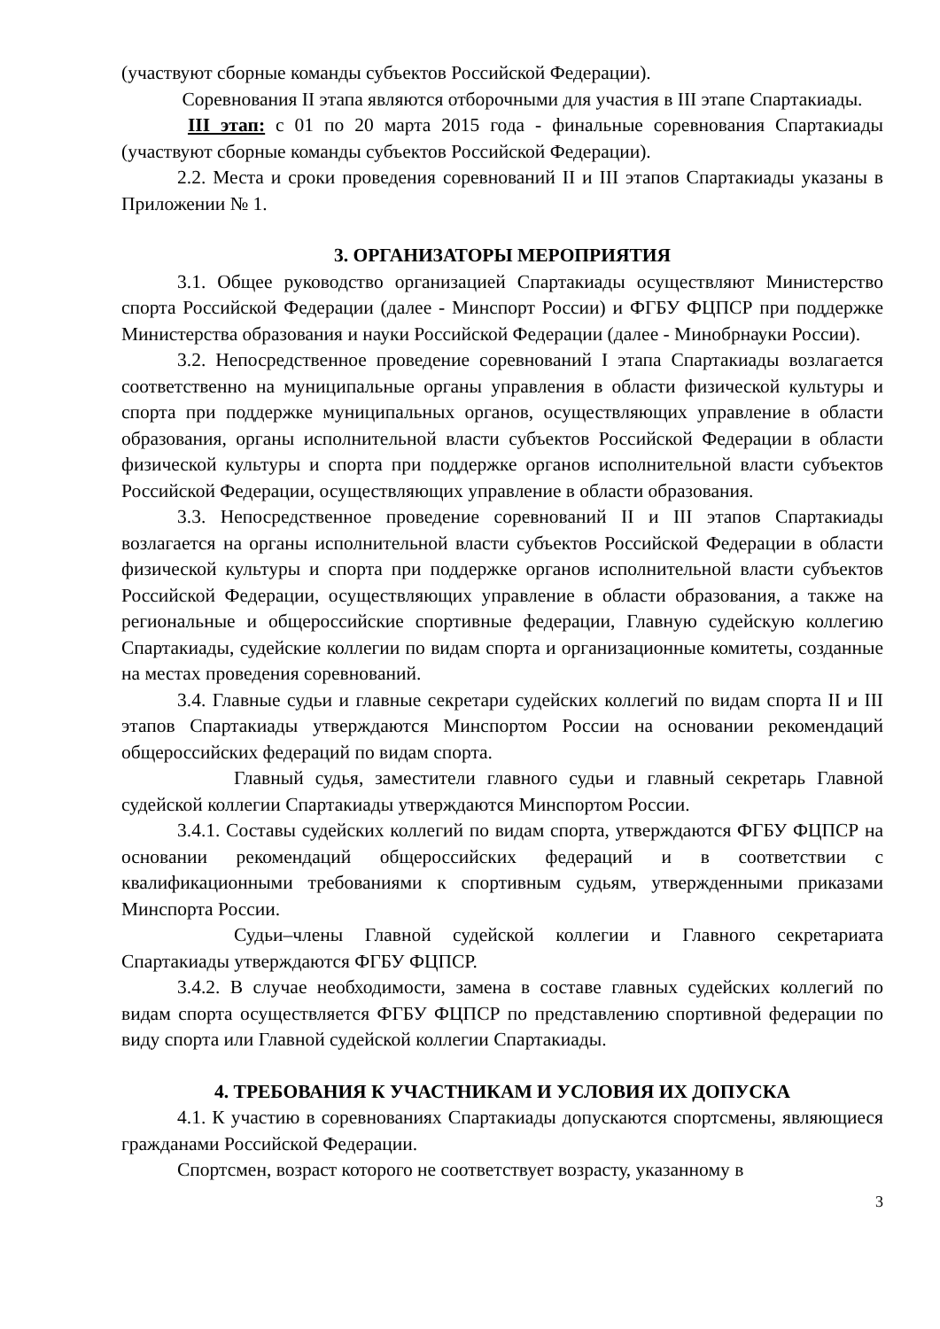(участвуют сборные команды субъектов Российской Федерации).
Соревнования II этапа являются отборочными для участия в III этапе Спартакиады.
III этап: с 01 по 20 марта 2015 года - финальные соревнования Спартакиады (участвуют сборные команды субъектов Российской Федерации).
2.2. Места и сроки проведения соревнований II и III этапов Спартакиады указаны в Приложении № 1.
3. ОРГАНИЗАТОРЫ МЕРОПРИЯТИЯ
3.1. Общее руководство организацией Спартакиады осуществляют Министерство спорта Российской Федерации (далее - Минспорт России) и ФГБУ ФЦПСР при поддержке Министерства образования и науки Российской Федерации (далее - Минобрнауки России).
3.2. Непосредственное проведение соревнований I этапа Спартакиады возлагается соответственно на муниципальные органы управления в области физической культуры и спорта при поддержке муниципальных органов, осуществляющих управление в области образования, органы исполнительной власти субъектов Российской Федерации в области физической культуры и спорта при поддержке органов исполнительной власти субъектов Российской Федерации, осуществляющих управление в области образования.
3.3. Непосредственное проведение соревнований II и III этапов Спартакиады возлагается на органы исполнительной власти субъектов Российской Федерации в области физической культуры и спорта при поддержке органов исполнительной власти субъектов Российской Федерации, осуществляющих управление в области образования, а также на региональные и общероссийские спортивные федерации, Главную судейскую коллегию Спартакиады, судейские коллегии по видам спорта и организационные комитеты, созданные на местах проведения соревнований.
3.4. Главные судьи и главные секретари судейских коллегий по видам спорта II и III этапов Спартакиады утверждаются Минспортом России на основании рекомендаций общероссийских федераций по видам спорта.
Главный судья, заместители главного судьи и главный секретарь Главной судейской коллегии Спартакиады утверждаются Минспортом России.
3.4.1. Составы судейских коллегий по видам спорта, утверждаются ФГБУ ФЦПСР на основании рекомендаций общероссийских федераций и в соответствии с квалификационными требованиями к спортивным судьям, утвержденными приказами Минспорта России.
Судьи–члены Главной судейской коллегии и Главного секретариата Спартакиады утверждаются ФГБУ ФЦПСР.
3.4.2. В случае необходимости, замена в составе главных судейских коллегий по видам спорта осуществляется ФГБУ ФЦПСР по представлению спортивной федерации по виду спорта или Главной судейской коллегии Спартакиады.
4. ТРЕБОВАНИЯ К УЧАСТНИКАМ И УСЛОВИЯ ИХ ДОПУСКА
4.1. К участию в соревнованиях Спартакиады допускаются спортсмены, являющиеся гражданами Российской Федерации.
Спортсмен, возраст которого не соответствует возрасту, указанному в
3